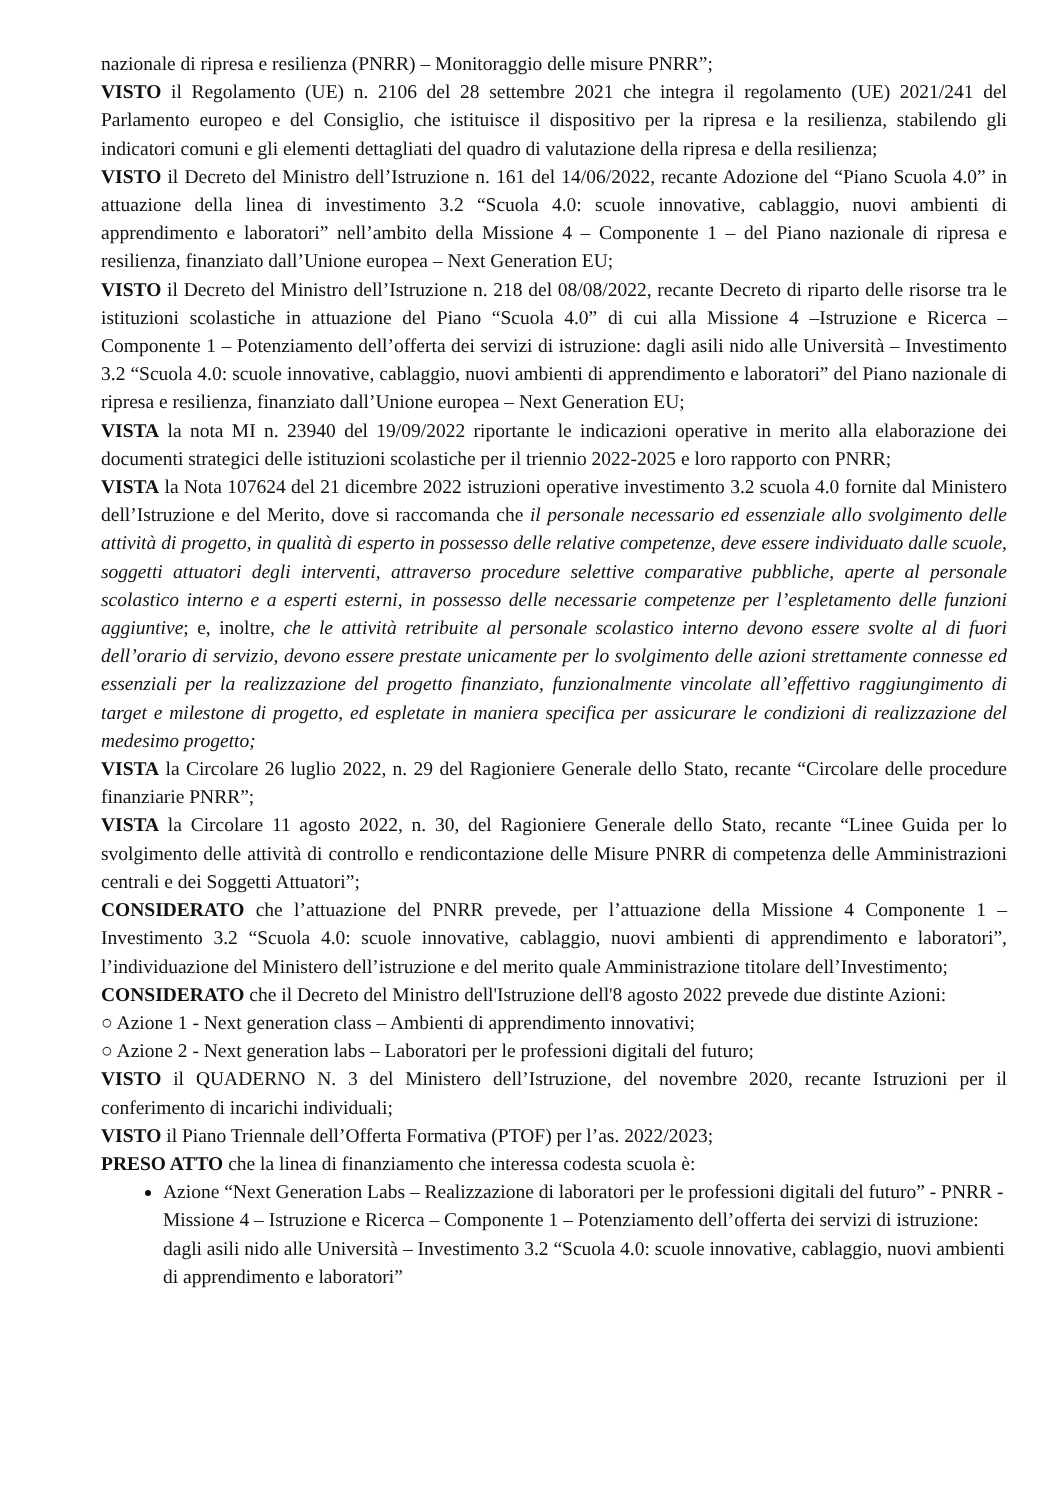nazionale di ripresa e resilienza (PNRR) – Monitoraggio delle misure PNRR”;
VISTO il Regolamento (UE) n. 2106 del 28 settembre 2021 che integra il regolamento (UE) 2021/241 del Parlamento europeo e del Consiglio, che istituisce il dispositivo per la ripresa e la resilienza, stabilendo gli indicatori comuni e gli elementi dettagliati del quadro di valutazione della ripresa e della resilienza;
VISTO il Decreto del Ministro dell’Istruzione n. 161 del 14/06/2022, recante Adozione del “Piano Scuola 4.0” in attuazione della linea di investimento 3.2 “Scuola 4.0: scuole innovative, cablaggio, nuovi ambienti di apprendimento e laboratori” nell’ambito della Missione 4 – Componente 1 – del Piano nazionale di ripresa e resilienza, finanziato dall’Unione europea – Next Generation EU;
VISTO il Decreto del Ministro dell’Istruzione n. 218 del 08/08/2022, recante Decreto di riparto delle risorse tra le istituzioni scolastiche in attuazione del Piano “Scuola 4.0” di cui alla Missione 4 –Istruzione e Ricerca – Componente 1 – Potenziamento dell’offerta dei servizi di istruzione: dagli asili nido alle Università – Investimento 3.2 “Scuola 4.0: scuole innovative, cablaggio, nuovi ambienti di apprendimento e laboratori” del Piano nazionale di ripresa e resilienza, finanziato dall’Unione europea – Next Generation EU;
VISTA la nota MI n. 23940 del 19/09/2022 riportante le indicazioni operative in merito alla elaborazione dei documenti strategici delle istituzioni scolastiche per il triennio 2022-2025 e loro rapporto con PNRR;
VISTA la Nota 107624 del 21 dicembre 2022 istruzioni operative investimento 3.2 scuola 4.0 fornite dal Ministero dell’Istruzione e del Merito, dove si raccomanda che il personale necessario ed essenziale allo svolgimento delle attività di progetto, in qualità di esperto in possesso delle relative competenze, deve essere individuato dalle scuole, soggetti attuatori degli interventi, attraverso procedure selettive comparative pubbliche, aperte al personale scolastico interno e a esperti esterni, in possesso delle necessarie competenze per l’espletamento delle funzioni aggiuntive; e, inoltre, che le attività retribuite al personale scolastico interno devono essere svolte al di fuori dell’orario di servizio, devono essere prestate unicamente per lo svolgimento delle azioni strettamente connesse ed essenziali per la realizzazione del progetto finanziato, funzionalmente vincolate all’effettivo raggiungimento di target e milestone di progetto, ed espletate in maniera specifica per assicurare le condizioni di realizzazione del medesimo progetto;
VISTA la Circolare 26 luglio 2022, n. 29 del Ragioniere Generale dello Stato, recante “Circolare delle procedure finanziarie PNRR”;
VISTA la Circolare 11 agosto 2022, n. 30, del Ragioniere Generale dello Stato, recante “Linee Guida per lo svolgimento delle attività di controllo e rendicontazione delle Misure PNRR di competenza delle Amministrazioni centrali e dei Soggetti Attuatori”;
CONSIDERATO che l’attuazione del PNRR prevede, per l’attuazione della Missione 4 Componente 1 – Investimento 3.2 “Scuola 4.0: scuole innovative, cablaggio, nuovi ambienti di apprendimento e laboratori”, l’individuazione del Ministero dell’istruzione e del merito quale Amministrazione titolare dell’Investimento;
CONSIDERATO che il Decreto del Ministro dell'Istruzione dell'8 agosto 2022 prevede due distinte Azioni:
○ Azione 1 - Next generation class – Ambienti di apprendimento innovativi;
○ Azione 2 - Next generation labs – Laboratori per le professioni digitali del futuro;
VISTO il QUADERNO N. 3 del Ministero dell’Istruzione, del novembre 2020, recante Istruzioni per il conferimento di incarichi individuali;
VISTO il Piano Triennale dell’Offerta Formativa (PTOF) per l’as. 2022/2023;
PRESO ATTO che la linea di finanziamento che interessa codesta scuola è:
Azione “Next Generation Labs – Realizzazione di laboratori per le professioni digitali del futuro” - PNRR - Missione 4 – Istruzione e Ricerca – Componente 1 – Potenziamento dell’offerta dei servizi di istruzione: dagli asili nido alle Università – Investimento 3.2 “Scuola 4.0: scuole innovative, cablaggio, nuovi ambienti di apprendimento e laboratori”